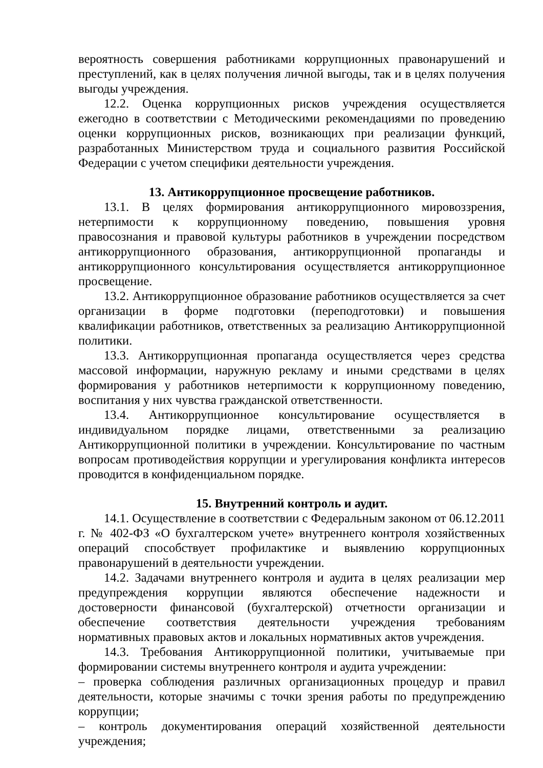вероятность совершения работниками коррупционных правонарушений и преступлений, как в целях получения личной выгоды, так и в целях получения выгоды учреждения.
12.2. Оценка коррупционных рисков учреждения осуществляется ежегодно в соответствии с Методическими рекомендациями по проведению оценки коррупционных рисков, возникающих при реализации функций, разработанных Министерством труда и социального развития Российской Федерации с учетом специфики деятельности учреждения.
13. Антикоррупционное просвещение работников.
13.1. В целях формирования антикоррупционного мировоззрения, нетерпимости к коррупционному поведению, повышения уровня правосознания и правовой культуры работников в учреждении посредством антикоррупционного образования, антикоррупционной пропаганды и антикоррупционного консультирования осуществляется антикоррупционное просвещение.
13.2. Антикоррупционное образование работников осуществляется за счет организации в форме подготовки (переподготовки) и повышения квалификации работников, ответственных за реализацию Антикоррупционной политики.
13.3. Антикоррупционная пропаганда осуществляется через средства массовой информации, наружную рекламу и иными средствами в целях формирования у работников нетерпимости к коррупционному поведению, воспитания у них чувства гражданской ответственности.
13.4. Антикоррупционное консультирование осуществляется в индивидуальном порядке лицами, ответственными за реализацию Антикоррупционной политики в учреждении. Консультирование по частным вопросам противодействия коррупции и урегулирования конфликта интересов проводится в конфиденциальном порядке.
15. Внутренний контроль и аудит.
14.1. Осуществление в соответствии с Федеральным законом от 06.12.2011 г. № 402-ФЗ «О бухгалтерском учете» внутреннего контроля хозяйственных операций способствует профилактике и выявлению коррупционных правонарушений в деятельности учреждении.
14.2. Задачами внутреннего контроля и аудита в целях реализации мер предупреждения коррупции являются обеспечение надежности и достоверности финансовой (бухгалтерской) отчетности организации и обеспечение соответствия деятельности учреждения требованиям нормативных правовых актов и локальных нормативных актов учреждения.
14.3. Требования Антикоррупционной политики, учитываемые при формировании системы внутреннего контроля и аудита учреждении:
– проверка соблюдения различных организационных процедур и правил деятельности, которые значимы с точки зрения работы по предупреждению коррупции;
– контроль документирования операций хозяйственной деятельности учреждения;